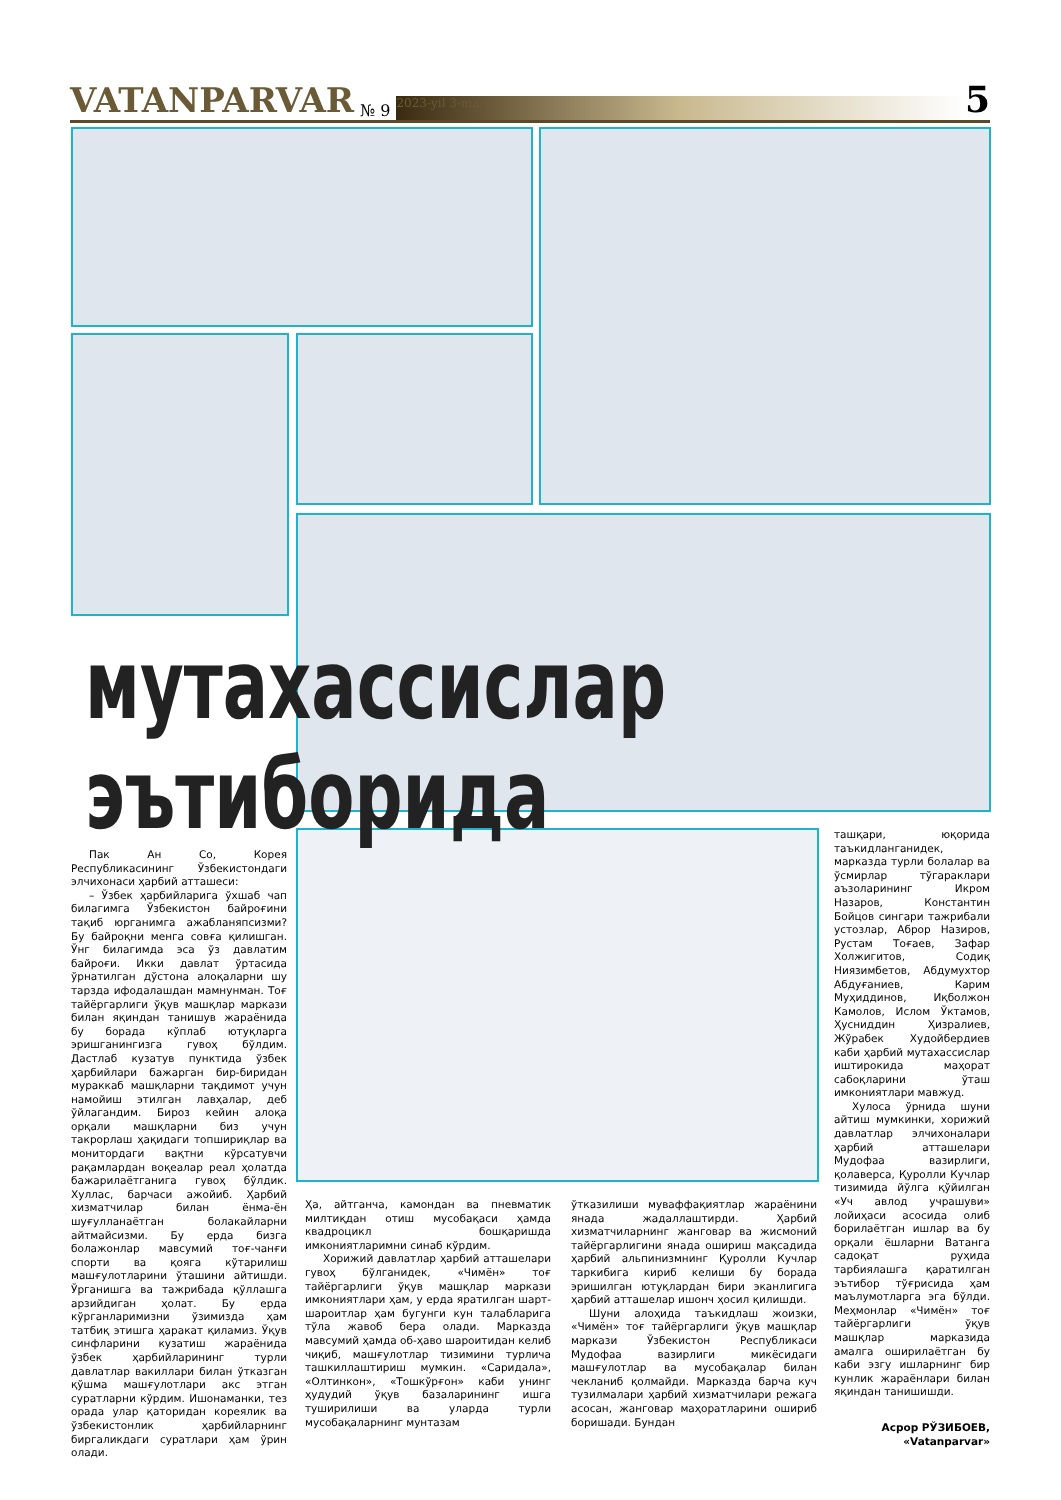VATANPARVAR № 9
2023-yil 3-mart
5
мутахассислар
эътиборида
Пак Ан Со, Корея Республикасининг Ўзбекистондаги элчихонаси ҳарбий атташеси:
– Ўзбек ҳарбийларига ўхшаб чап билагимга Ўзбекистон байроғини тақиб юрганимга ажабланяпсизми? Бу байроқни менга совға қилишган. Ўнг билагимда эса ўз давлатим байроғи. Икки давлат ўртасида ўрнатилган дўстона алоқаларни шу тарзда ифодалашдан мамнунман. Тоғ тайёргарлиги ўқув машқлар маркази билан яқиндан танишув жараёнида бу борада кўплаб ютуқларга эришганингизга гувоҳ бўлдим. Дастлаб кузатув пунктида ўзбек ҳарбийлари бажарган бир-биридан мураккаб машқларни тақдимот учун намойиш этилган лавҳалар, деб ўйлагандим. Бироз кейин алоқа орқали машқларни биз учун такрорлаш ҳақидаги топшириқлар ва монитордаги вақтни кўрсатувчи рақамлардан воқеалар реал ҳолатда бажарилаётганига гувоҳ бўлдик. Хуллас, барчаси ажойиб. Ҳарбий хизматчилар билан ёнма-ён шуғулланаётган болакайларни айтмайсизми. Бу ерда бизга болажонлар мавсумий тоғ-чанғи спорти ва қояга кўтарилиш машғулотларини ўташини айтишди. Ўрганишга ва тажрибада қўллашга арзийдиган ҳолат. Бу ерда кўрганларимизни ўзимизда ҳам татбиқ этишга ҳаракат қиламиз. Ўқув синфларини кузатиш жараёнида ўзбек ҳарбийларининг турли давлатлар вакиллари билан ўтказган қўшма машғулотлари акс этган суратларни кўрдим. Ишонаманки, тез орада улар қаторидан кореялик ва ўзбекистонлик ҳарбийларнинг биргаликдаги суратлари ҳам ўрин олади.
Ҳа, айтганча, камондан ва пневматик милтиқдан отиш мусобақаси ҳамда квадроцикл бошқаришда имкониятларимни синаб кўрдим.
Хорижий давлатлар ҳарбий атташелари гувоҳ бўлганидек, «Чимён» тоғ тайёргарлиги ўқув машқлар маркази имкониятлари ҳам, у ерда яратилган шарт-шароитлар ҳам бугунги кун талабларига тўла жавоб бера олади. Марказда мавсумий ҳамда об-ҳаво шароитидан келиб чиқиб, машғулотлар тизимини турлича ташкиллаштириш мумкин. «Саридала», «Олтинкон», «Тошкўрғон» каби унинг ҳудудий ўқув базаларининг ишга туширилиши ва уларда турли мусобақаларнинг мунтазам
ўтказилиши муваффақиятлар жараёнини янада жадаллаштирди. Ҳарбий хизматчиларнинг жанговар ва жисмоний тайёргарлигини янада ошириш мақсадида ҳарбий альпинизмнинг Қуролли Кучлар таркибига кириб келиши бу борада эришилган ютуқлардан бири эканлигига ҳарбий атташелар ишонч ҳосил қилишди.
Шуни алоҳида таъкидлаш жоизки, «Чимён» тоғ тайёргарлиги ўқув машқлар маркази Ўзбекистон Республикаси Мудофаа вазирлиги микёсидаги машғулотлар ва мусобақалар билан чекланиб қолмайди. Марказда барча куч тузилмалари ҳарбий хизматчилари режага асосан, жанговар маҳоратларини ошириб боришади. Бундан
ташқари, юқорида таъкидланганидек, марказда турли болалар ва ўсмирлар тўгараклари аъзоларининг Икром Назаров, Константин Бойцов сингари тажрибали устозлар, Аброр Назиров, Рустам Тоғаев, Зафар Холжигитов, Содиқ Ниязимбетов, Абдумухтор Абдуғаниев, Карим Муҳиддинов, Иқболжон Камолов, Ислом Ўктамов, Ҳусниддин Ҳизралиев, Жўрабек Худойбердиев каби ҳарбий мутахассислар иштирокида маҳорат сабоқларини ўташ имкониятлари мавжуд.
Хулоса ўрнида шуни айтиш мумкинки, хорижий давлатлар элчихоналари ҳарбий атташелари Мудофаа вазирлиги, қолаверса, Қуролли Кучлар тизимида йўлга қўйилган «Уч авлод учрашуви» лойиҳаси асосида олиб борилаётган ишлар ва бу орқали ёшларни Ватанга садоқат руҳида тарбиялашга қаратилган эътибор тўғрисида ҳам маълумотларга эга бўлди. Меҳмонлар «Чимён» тоғ тайёргарлиги ўқув машқлар марказида амалга оширилаётган бу каби эзгу ишларнинг бир кунлик жараёнлари билан яқиндан танишишди.
Асрор РЎЗИБОЕВ,
«Vatanparvar»